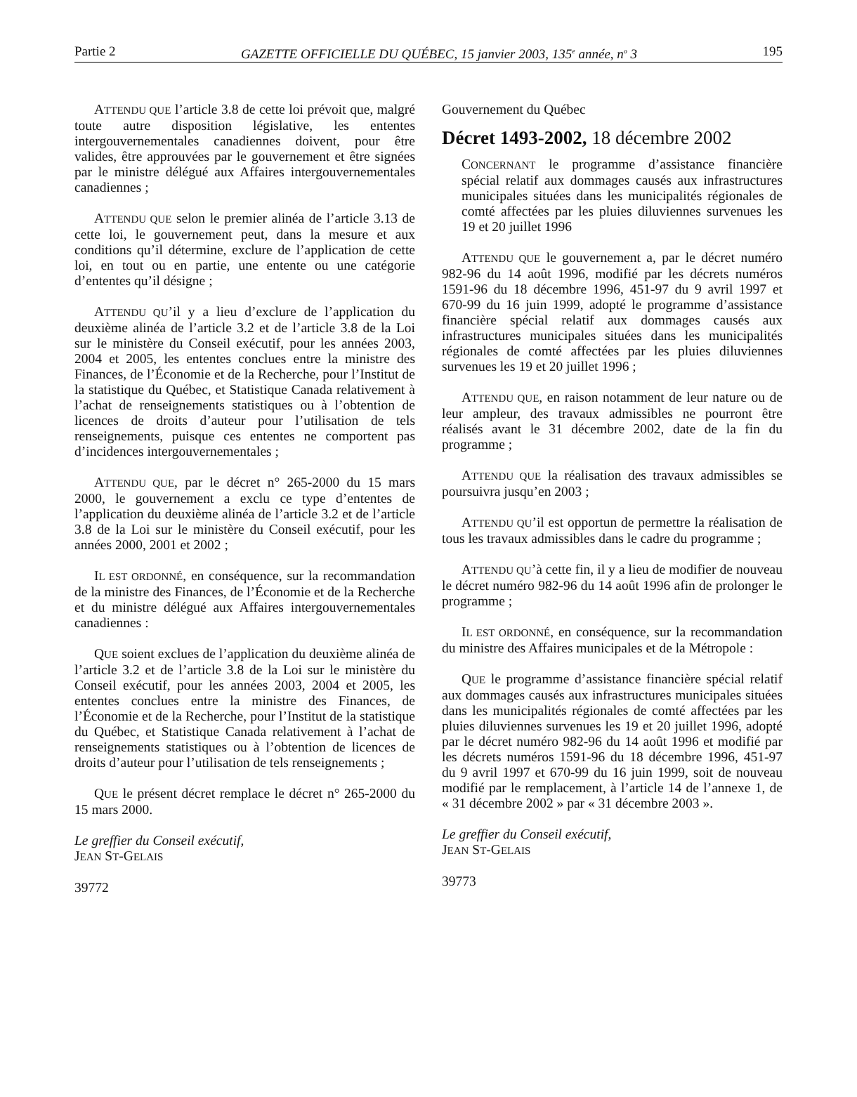Partie 2 GAZETTE OFFICIELLE DU QUÉBEC, 15 janvier 2003, 135<sup>e</sup> année, n<sup>o</sup> 3 195
ATTENDU QUE l’article 3.8 de cette loi prévoit que, malgré toute autre disposition législative, les ententes intergouvernementales canadiennes doivent, pour être valides, être approuvées par le gouvernement et être signées par le ministre délégué aux Affaires intergouvernementales canadiennes ;
ATTENDU QUE selon le premier alinéa de l’article 3.13 de cette loi, le gouvernement peut, dans la mesure et aux conditions qu’il détermine, exclure de l’application de cette loi, en tout ou en partie, une entente ou une catégorie d’ententes qu’il désigne ;
ATTENDU QU’il y a lieu d’exclure de l’application du deuxième alinéa de l’article 3.2 et de l’article 3.8 de la Loi sur le ministère du Conseil exécutif, pour les années 2003, 2004 et 2005, les ententes conclues entre la ministre des Finances, de l’Économie et de la Recherche, pour l’Institut de la statistique du Québec, et Statistique Canada relativement à l’achat de renseignements statistiques ou à l’obtention de licences de droits d’auteur pour l’utilisation de tels renseignements, puisque ces ententes ne comportent pas d’incidences intergouvernementales ;
ATTENDU QUE, par le décret n° 265-2000 du 15 mars 2000, le gouvernement a exclu ce type d’ententes de l’application du deuxième alinéa de l’article 3.2 et de l’article 3.8 de la Loi sur le ministère du Conseil exécutif, pour les années 2000, 2001 et 2002 ;
IL EST ORDONNÉ, en conséquence, sur la recommandation de la ministre des Finances, de l’Économie et de la Recherche et du ministre délégué aux Affaires intergouvernementales canadiennes :
QUE soient exclues de l’application du deuxième alinéa de l’article 3.2 et de l’article 3.8 de la Loi sur le ministère du Conseil exécutif, pour les années 2003, 2004 et 2005, les ententes conclues entre la ministre des Finances, de l’Économie et de la Recherche, pour l’Institut de la statistique du Québec, et Statistique Canada relativement à l’achat de renseignements statistiques ou à l’obtention de licences de droits d’auteur pour l’utilisation de tels renseignements ;
QUE le présent décret remplace le décret n° 265-2000 du 15 mars 2000.
Le greffier du Conseil exécutif,
JEAN ST-GELAIS
39772
Gouvernement du Québec
Décret 1493-2002, 18 décembre 2002
CONCERNANT le programme d’assistance financière spécial relatif aux dommages causés aux infrastructures municipales situées dans les municipalités régionales de comté affectées par les pluies diluviennes survenues les 19 et 20 juillet 1996
ATTENDU QUE le gouvernement a, par le décret numéro 982-96 du 14 août 1996, modifié par les décrets numéros 1591-96 du 18 décembre 1996, 451-97 du 9 avril 1997 et 670-99 du 16 juin 1999, adopté le programme d’assistance financière spécial relatif aux dommages causés aux infrastructures municipales situées dans les municipalités régionales de comté affectées par les pluies diluviennes survenues les 19 et 20 juillet 1996 ;
ATTENDU QUE, en raison notamment de leur nature ou de leur ampleur, des travaux admissibles ne pourront être réalisés avant le 31 décembre 2002, date de la fin du programme ;
ATTENDU QUE la réalisation des travaux admissibles se poursuivra jusqu’en 2003 ;
ATTENDU QU’il est opportun de permettre la réalisation de tous les travaux admissibles dans le cadre du programme ;
ATTENDU QU’à cette fin, il y a lieu de modifier de nouveau le décret numéro 982-96 du 14 août 1996 afin de prolonger le programme ;
IL EST ORDONNÉ, en conséquence, sur la recommandation du ministre des Affaires municipales et de la Métropole :
QUE le programme d’assistance financière spécial relatif aux dommages causés aux infrastructures municipales situées dans les municipalités régionales de comté affectées par les pluies diluviennes survenues les 19 et 20 juillet 1996, adopté par le décret numéro 982-96 du 14 août 1996 et modifié par les décrets numéros 1591-96 du 18 décembre 1996, 451-97 du 9 avril 1997 et 670-99 du 16 juin 1999, soit de nouveau modifié par le remplacement, à l’article 14 de l’annexe 1, de « 31 décembre 2002 » par « 31 décembre 2003 ».
Le greffier du Conseil exécutif,
JEAN ST-GELAIS
39773